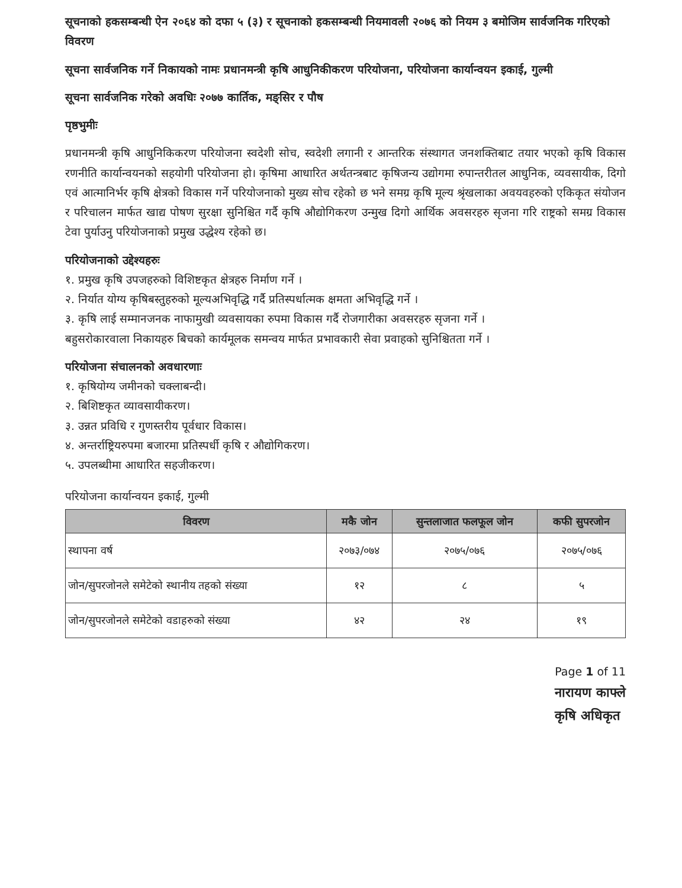सूचनाको हकसम्बन्धी ऐन २०६४ को दफा ५ (३) र सूचनाको हकसम्बन्धी नियमावली २०७६ को नियम ३ बमोजिम सार्वजनिक गरिएको विवरण
सूचना सार्वजनिक गर्ने निकायको नामः प्रधानमन्त्री कृषि आधुनिकीकरण परियोजना, परियोजना कार्यान्वयन इकाई, गुल्मी
सूचना सार्वजनिक गरेको अवधिः २०७७ कार्तिक, मङ्सिर र पौष
पृष्ठभुमीः
प्रधानमन्त्री कृषि आधुनिकिकरण परियोजना स्वदेशी सोच, स्वदेशी लगानी र आन्तरिक संस्थागत जनशक्तिबाट तयार भएको कृषि विकास रणनीति कार्यान्वयनको सहयोगी परियोजना हो। कृषिमा आधारित अर्थतन्त्रबाट कृषिजन्य उद्योगमा रुपान्तरीतल आधुनिक, व्यवसायीक, दिगो एवं आत्मानिर्भर कृषि क्षेत्रको विकास गर्ने परियोजनाको मुख्य सोच रहेको छ भने समग्र कृषि मूल्य श्रृंखलाका अवयवहरुको एकिकृत संयोजन र परिचालन मार्फत खाद्य पोषण सुरक्षा सुनिश्चित गर्दै कृषि औद्योगिकरण उन्मुख दिगो आर्थिक अवसरहरु सृजना गरि राष्ट्रको समग्र विकास टेवा पुर्याउनु परियोजनाको प्रमुख उद्धेश्य रहेको छ।
परियोजनाको उद्देश्यहरुः
१. प्रमुख कृषि उपजहरुको विशिष्टकृत क्षेत्रहरु निर्माण गर्ने ।
२. निर्यात योग्य कृषिबस्तुहरुको मूल्यअभिवृद्धि गर्दै प्रतिस्पर्धात्मक क्षमता अभिवृद्धि गर्ने ।
३. कृषि लाई सम्मानजनक नाफामुखी व्यवसायका रुपमा विकास गर्दै रोजगारीका अवसरहरु सृजना गर्ने ।
बहुसरोकारवाला निकायहरु बिचको कार्यमूलक समन्वय मार्फत प्रभावकारी सेवा प्रवाहको सुनिश्चितता गर्ने ।
परियोजना संचालनको अवधारणाः
१. कृषियोग्य जमीनको चक्लाबन्दी।
२. बिशिष्टकृत व्यावसायीकरण।
३. उन्नत प्रविधि र गुणस्तरीय पूर्वधार विकास।
४. अन्तर्राष्ट्रियरुपमा बजारमा प्रतिस्पर्धी कृषि र औद्योगिकरण।
५. उपलब्धीमा आधारित सहजीकरण।
परियोजना कार्यान्वयन इकाई, गुल्मी
| विवरण | मकै जोन | सुन्तलाजात फलफूल जोन | कफी सुपरजोन |
| --- | --- | --- | --- |
| स्थापना वर्ष | २०७३/०७४ | २०७५/०७६ | २०७५/०७६ |
| जोन/सुपरजोनले समेटेको स्थानीय तहको संख्या | १२ | ८ | ५ |
| जोन/सुपरजोनले समेटेको वडाहरुको संख्या | ४२ | २४ | १९ |
Page 1 of 11
नारायण काफ्ले
कृषि अधिकृत